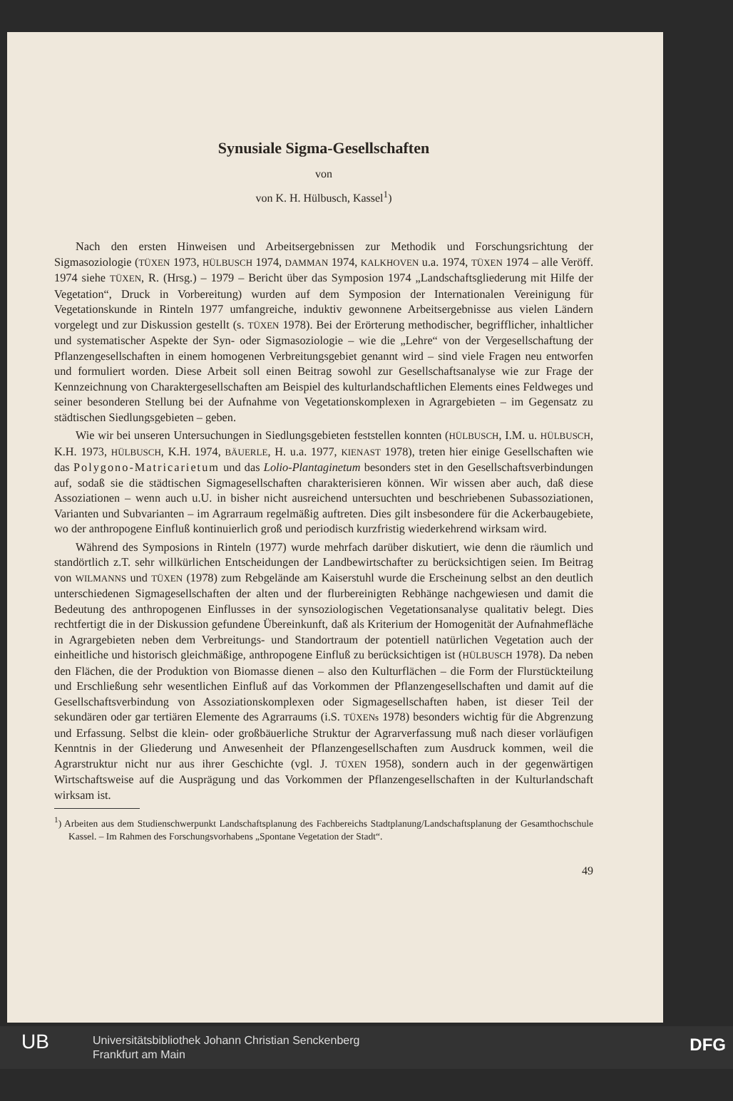Synusiale Sigma-Gesellschaften
von
von K. H. Hülbusch, Kassel<sup>1</sup>)
Nach den ersten Hinweisen und Arbeitsergebnissen zur Methodik und Forschungsrichtung der Sigmasoziologie (TÜXEN 1973, HÜLBUSCH 1974, DAMMAN 1974, KALKHOVEN u.a. 1974, TÜXEN 1974 – alle Veröff. 1974 siehe TÜXEN, R. (Hrsg.) – 1979 – Bericht über das Symposion 1974 „Landschaftsgliederung mit Hilfe der Vegetation“, Druck in Vorbereitung) wurden auf dem Symposion der Internationalen Vereinigung für Vegetationskunde in Rinteln 1977 umfangreiche, induktiv gewonnene Arbeitsergebnisse aus vielen Ländern vorgelegt und zur Diskussion gestellt (s. TÜXEN 1978). Bei der Erörterung methodischer, begrifflicher, inhaltlicher und systematischer Aspekte der Syn- oder Sigmasoziologie – wie die „Lehre“ von der Vergesellschaftung der Pflanzengesellschaften in einem homogenen Verbreitungsgebiet genannt wird – sind viele Fragen neu entworfen und formuliert worden. Diese Arbeit soll einen Beitrag sowohl zur Gesellschaftsanalyse wie zur Frage der Kennzeichnung von Charaktergesellschaften am Beispiel des kulturlandschaftlichen Elements eines Feldweges und seiner besonderen Stellung bei der Aufnahme von Vegetationskomplexen in Agrargebieten – im Gegensatz zu städtischen Siedlungsgebieten – geben.
Wie wir bei unseren Untersuchungen in Siedlungsgebieten feststellen konnten (HÜLBUSCH, I.M. u. HÜLBUSCH, K.H. 1973, HÜLBUSCH, K.H. 1974, BÄUERLE, H. u.a. 1977, KIENAST 1978), treten hier einige Gesellschaften wie das Polygono-Matricarietum und das Lolio-Plantaginetum besonders stet in den Gesellschaftsverbindungen auf, sodaß sie die städtischen Sigmagesellschaften charakterisieren können. Wir wissen aber auch, daß diese Assoziationen – wenn auch u.U. in bisher nicht ausreichend untersuchten und beschriebenen Subassoziationen, Varianten und Subvarianten – im Agrarraum regelmäßig auftreten. Dies gilt insbesondere für die Ackerbaugebiete, wo der anthropogene Einfluß kontinuierlich groß und periodisch kurzfristig wiederkehrend wirksam wird.
Während des Symposions in Rinteln (1977) wurde mehrfach darüber diskutiert, wie denn die räumlich und standörtlich z.T. sehr willkürlichen Entscheidungen der Landbewirtschafter zu berücksichtigen seien. Im Beitrag von WILMANNS und TÜXEN (1978) zum Rebgelände am Kaiserstuhl wurde die Erscheinung selbst an den deutlich unterschiedenen Sigmagesellschaften der alten und der flurbereinigten Rebhänge nachgewiesen und damit die Bedeutung des anthropogenen Einflusses in der synsoziologischen Vegetationsanalyse qualitativ belegt. Dies rechtfertigt die in der Diskussion gefundene Übereinkunft, daß als Kriterium der Homogenität der Aufnahmefläche in Agrargebieten neben dem Verbreitungs- und Standortraum der potentiell natürlichen Vegetation auch der einheitliche und historisch gleichmäßige, anthropogene Einfluß zu berücksichtigen ist (HÜLBUSCH 1978). Da neben den Flächen, die der Produktion von Biomasse dienen – also den Kulturflächen – die Form der Flurstückteilung und Erschließung sehr wesentlichen Einfluß auf das Vorkommen der Pflanzengesellschaften und damit auf die Gesellschaftsverbindung von Assoziationskomplexen oder Sigmagesellschaften haben, ist dieser Teil der sekundären oder gar tertiären Elemente des Agrarraums (i.S. TÜXENs 1978) besonders wichtig für die Abgrenzung und Erfassung. Selbst die klein- oder großbäuerliche Struktur der Agrarverfassung muß nach dieser vorläufigen Kenntnis in der Gliederung und Anwesenheit der Pflanzengesellschaften zum Ausdruck kommen, weil die Agrarstruktur nicht nur aus ihrer Geschichte (vgl. J. TÜXEN 1958), sondern auch in der gegenwärtigen Wirtschaftsweise auf die Ausprägung und das Vorkommen der Pflanzengesellschaften in der Kulturlandschaft wirksam ist.
<sup>1</sup>) Arbeiten aus dem Studienschwerpunkt Landschaftsplanung des Fachbereichs Stadtplanung/Landschaftsplanung der Gesamthochschule Kassel. – Im Rahmen des Forschungsvorhabens „Spontane Vegetation der Stadt“.
49
UB Universitätsbibliothek Johann Christian Senckenberg
Frankfurt am Main
DFG